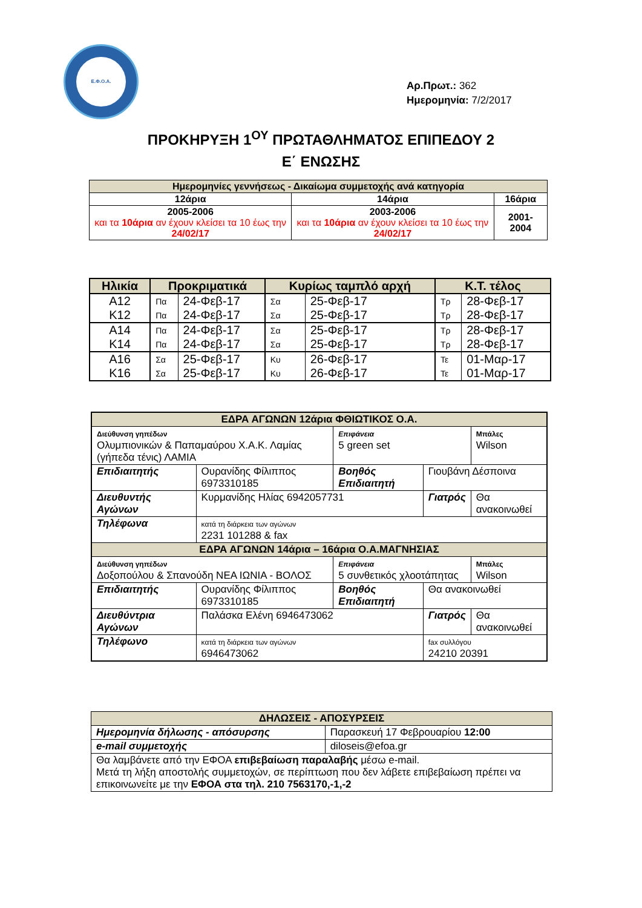Ε.Φ.Ο.Α.
Αρ.Πρωτ.: 362
Ημερομηνία: 7/2/2017
ΠΡΟΚΗΡΥΞΗ 1<sup>ΟΥ</sup> ΠΡΩΤΑΘΛΗΜΑΤΟΣ ΕΠΙΠΕΔΟΥ 2
Ε΄ ΕΝΩΣΗΣ
| Ημερομηνίες γεννήσεως - Δικαίωμα συμμετοχής ανά κατηγορία | | |
| 12άρια | 14άρια | 16άρια |
| 2005-2006 και τα 10άρια αν έχουν κλείσει τα 10 έως την 24/02/17 | 2003-2006 και τα 10άρια αν έχουν κλείσει τα 10 έως την 24/02/17 | 2001-2004 |
| Ηλικία | Προκριματικά | | Κυρίως ταμπλό αρχή | | Κ.Τ. τέλος | |
| Α12 | Πα | 24-Φεβ-17 | Σα | 25-Φεβ-17 | Τρ | 28-Φεβ-17 |
| Κ12 | Πα | 24-Φεβ-17 | Σα | 25-Φεβ-17 | Τρ | 28-Φεβ-17 |
| Α14 | Πα | 24-Φεβ-17 | Σα | 25-Φεβ-17 | Τρ | 28-Φεβ-17 |
| Κ14 | Πα | 24-Φεβ-17 | Σα | 25-Φεβ-17 | Τρ | 28-Φεβ-17 |
| Α16 | Σα | 25-Φεβ-17 | Κυ | 26-Φεβ-17 | Τε | 01-Μαρ-17 |
| Κ16 | Σα | 25-Φεβ-17 | Κυ | 26-Φεβ-17 | Τε | 01-Μαρ-17 |
| ΕΔΡΑ ΑΓΩΝΩΝ 12άρια ΦΘΙΩΤΙΚΟΣ Ο.Α. | | | | |
| Διεύθυνση γηπέδων Ολυμπιονικών & Παπαμαύρου Χ.Α.Κ. Λαμίας (γήπεδα τένις) ΛΑΜΙΑ | | Επιφάνεια 5 green set | | Μπάλες Wilson |
| Επιδιαιτητής | Ουρανίδης Φίλιππος 6973310185 | Βοηθός Επιδιαιτητή | Γιουβάνη Δέσποινα | |
| Διευθυντής Αγώνων | Κυρμανίδης Ηλίας 6942057731 | | Γιατρός | Θα ανακοινωθεί |
| Τηλέφωνα | κατά τη διάρκεια των αγώνων 2231 101288 & fax | | | |
| ΕΔΡΑ ΑΓΩΝΩΝ 14άρια – 16άρια Ο.Α.ΜΑΓΝΗΣΙΑΣ | | | | |
| Διεύθυνση γηπέδων Δοξοπούλου & Σπανούδη ΝΕΑ ΙΩΝΙΑ - ΒΟΛΟΣ | | Επιφάνεια 5 συνθετικός χλοοτάπητας | | Μπάλες Wilson |
| Επιδιαιτητής | Ουρανίδης Φίλιππος 6973310185 | Βοηθός Επιδιαιτητή | Θα ανακοινωθεί | |
| Διευθύντρια Αγώνων | Παλάσκα Ελένη 6946473062 | | Γιατρός | Θα ανακοινωθεί |
| Τηλέφωνο | κατά τη διάρκεια των αγώνων 6946473062 | | fax συλλόγου 24210 20391 | |
| ΔΗΛΩΣΕΙΣ - ΑΠΟΣΥΡΣΕΙΣ | | |
| Ημερομηνία δήλωσης - απόσυρσης | | Παρασκευή 17 Φεβρουαρίου 12:00 |
| e-mail συμμετοχής | diloseis@efoa.gr | |
| Θα λαμβάνετε από την ΕΦΟΑ επιβεβαίωση παραλαβής μέσω e-mail. Μετά τη λήξη αποστολής συμμετοχών, σε περίπτωση που δεν λάβετε επιβεβαίωση πρέπει να επικοινωνείτε με την ΕΦΟΑ στα τηλ. 210 7563170,-1,-2 | | |